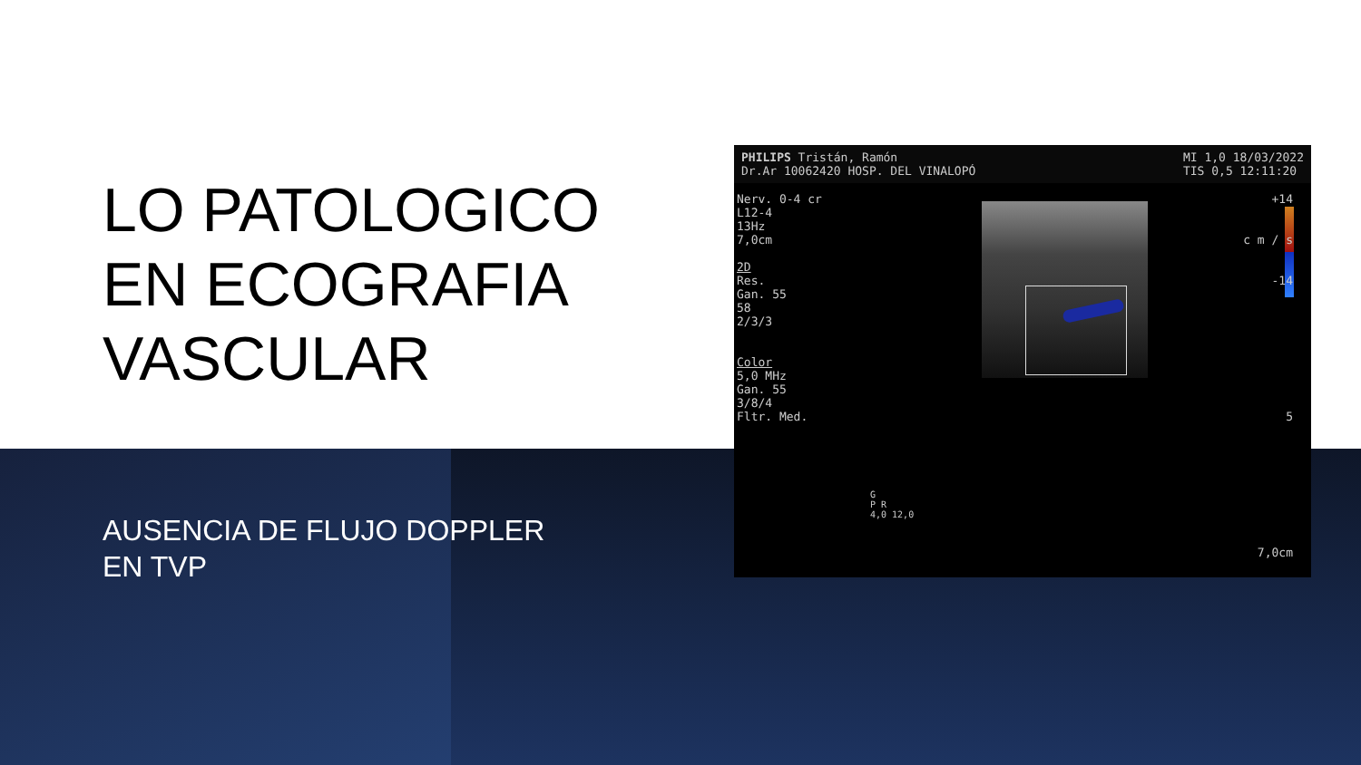LO PATOLOGICO EN ECOGRAFIA VASCULAR
AUSENCIA DE FLUJO DOPPLER EN TVP
PHILIPS Tristán, Ramón
Dr.Ar 10062420 HOSP. DEL VINALOPÓ MI 1,0 18/03/2022
TIS 0,5 12:11:20
Nerv. 0-4 cr
L12-4
13Hz
7,0cm
2D
Res.
Gan. 55
58
2/3/3
Color
5,0 MHz
Gan. 55
3/8/4
Fltr. Med.
+14
c m / s
-14
5
7,0cm
G
P R
4,0 12,0